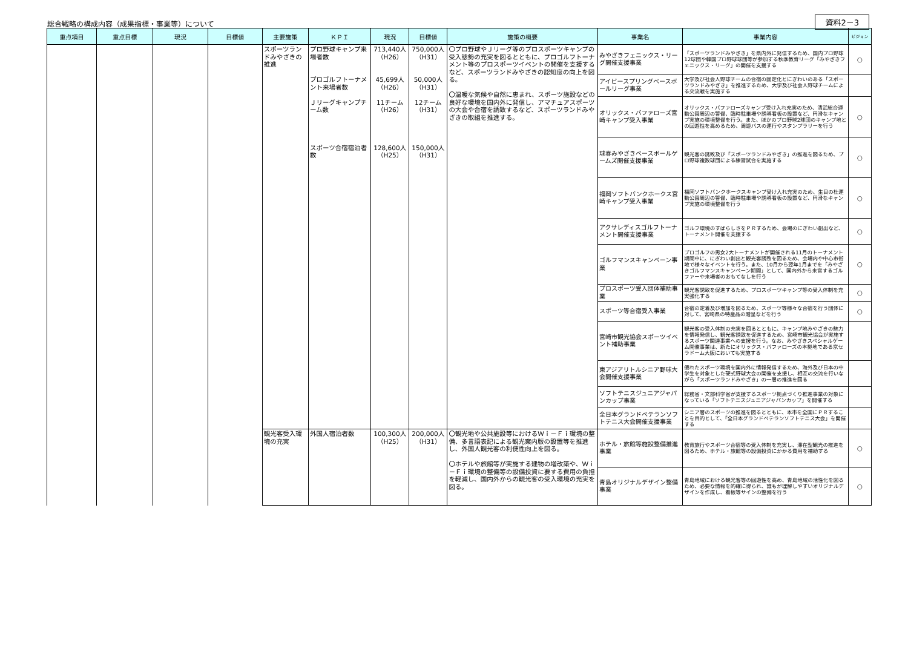総合戦略の構成内容（成果指標・事業等）について
資料2－3
| 重点項目 | 重点目標 | 現況 | 目標値 | 主要施策 | ＫＰＩ | 現況 | 目標値 | 施策の概要 | 事業名 | 事業内容 | ビジョン |
| --- | --- | --- | --- | --- | --- | --- | --- | --- | --- | --- | --- |
| | | | | スポーツランドみやざきの推進 | プロ野球キャンプ来場者数 プロゴルフトーナメント来場者数 Ｊリーグキャンプチーム数 スポーツ合宿宿泊者数 | 713,440人 （H26） 45,699人 （H26） 11チーム （H26） 128,600人 （H25） | 750,000人 （H31） 50,000人 （H31） 12チーム （H31） 150,000人 （H31） | 〇プロ野球やＪリーグ等のプロスポーツキャンプの受入態勢の充実を図るとともに、プロゴルフトーナメント等のプロスポーツイベントの開催を支援するなど、スポーツランドみやざきの認知度の向上を図る。 〇温暖な気候や自然に恵まれ、スポーツ施設などの良好な環境を国内外に発信し、アマチュアスポーツの大会や合宿を誘致するなど、スポーツランドみやざきの取組を推進する。 | みやざきフェニックス・リーグ開催支援事業 | 「スポーツランドみやざき」を県内外に発信するため、国内プロ野球12球団や韓国プロ野球球団等が参加する秋季教育リーグ「みやざきフェニックス・リーグ」の開催を支援する | ○ |
| | | | | | | | | | アイビースプリングベースボールリーグ事業 | 大学及び社会人野球チームの合宿の固定化とにぎわいのある「スポーツランドみやざき」を推進するため、大学及び社会人野球チームによる交流戦を実施する | |
| | | | | | | | | | オリックス・バファローズ宮崎キャンプ受入事業 | オリックス・バファローズキャンプ受け入れ充実のため、清武総合運動公園周辺の警備、臨時駐車場や誘導看板の設置など、円滑なキャンプ実施の環境整備を行う。また、ほかのプロ野球2球団のキャンプ地との回遊性を高めるため、周遊バスの運行やスタンプラリーを行う | ○ |
| | | | | | | | | | 球春みやざきベースボールゲームズ開催支援事業 | 観光客の誘致及び「スポーツランドみやざき」の推進を図るため、プロ野球複数球団による練習試合を実施する | ○ |
| | | | | | | | | | 福岡ソフトバンクホークス宮崎キャンプ受入事業 | 福岡ソフトバンクホークスキャンプ受け入れ充実のため、生目の杜運動公園周辺の警備、臨時駐車場や誘導看板の設置など、円滑なキャンプ実施の環境整備を行う | ○ |
| | | | | | | | | | アクサレディスゴルフトーナメント開催支援事業 | ゴルフ環境のすばらしさをＰＲするため、会場のにぎわい創出など、トーナメント開催を支援する | ○ |
| | | | | | | | | | ゴルフマンスキャンペーン事業 | プロゴルフの男女2大トーナメントが開催される11月のトーナメント期間中に、にぎわい創出と観光客誘致を図るため、会場内や中心市街地で様々なイベントを行う。また、10月から翌年1月までを「みやざきゴルフマンスキャンペーン期間」として、国内外から来宮するゴルファーや来場者のおもてなしを行う | ○ |
| | | | | | | | | | プロスポーツ受入団体補助事業 | 観光客誘致を促進するため、プロスポーツキャンプ等の受入体制を充実強化する | ○ |
| | | | | | | | | | スポーツ等合宿受入事業 | 合宿の定着及び増加を図るため、スポーツ等様々な合宿を行う団体に対して、宮崎県の特産品の贈呈などを行う | ○ |
| | | | | | | | | | 宮崎市観光協会スポーツイベント補助事業 | 観光客の受入体制の充実を図るとともに、キャンプ地みやざきの魅力を情報発信し、観光客誘致を促進するため、宮崎市観光協会が実施するスポーツ関連事業への支援を行う。なお、みやざきスペシャルゲーム開催事業は、新たにオリックス・バファローズの本拠地である京セラドーム大阪においても実施する | |
| | | | | | | | | | 東アジアリトルシニア野球大会開催支援事業 | 優れたスポーツ環境を国内外に情報発信するため、海外及び日本の中学生を対象とした硬式野球大会の開催を支援し、相互の交流を行いながら「スポーツランドみやざき」の一層の推進を図る | |
| | | | | | | | | | ソフトテニスジュニアジャパンカップ事業 | 総務省・文部科学省が支援するスポーツ拠点づくり推進事業の対象になっている「ソフトテニスジュニアジャパンカップ」を開催する | |
| | | | | | | | | | 全日本グランドベテランソフトテニス大会開催支援事業 | シニア層のスポーツの推進を図るとともに、本市を全国にＰＲすることを目的として、「全日本グランドベテランソフトテニス大会」を開催する | |
| | | | | 観光客受入環境の充実 | 外国人宿泊者数 | 100,300人 （H25） | 200,000人 （H31） | 〇観光地や公共施設等におけるＷｉ－Ｆｉ環境の整備、多言語表記による観光案内版の設置等を推進し、外国人観光客の利便性向上を図る。 〇ホテルや旅館等が実施する建物の増改築や、Ｗｉ－Ｆｉ環境の整備等の設備投資に要する費用の負担を軽減し、国内外からの観光客の受入環境の充実を図る。 | ホテル・旅館等施設整備推進事業 | 教育旅行やスポーツ合宿等の受入体制を充実し、滞在型観光の推進を図るため、ホテル・旅館等の設備投資にかかる費用を補助する | ○ |
| | | | | | | | | | 青島オリジナルデザイン整備事業 | 青島地域における観光客等の回遊性を高め、青島地域の活性化を図るため、必要な情報を的確に得られ、誰もが理解しやすいオリジナルデザインを作成し、看板等サインの整備を行う | ○ |